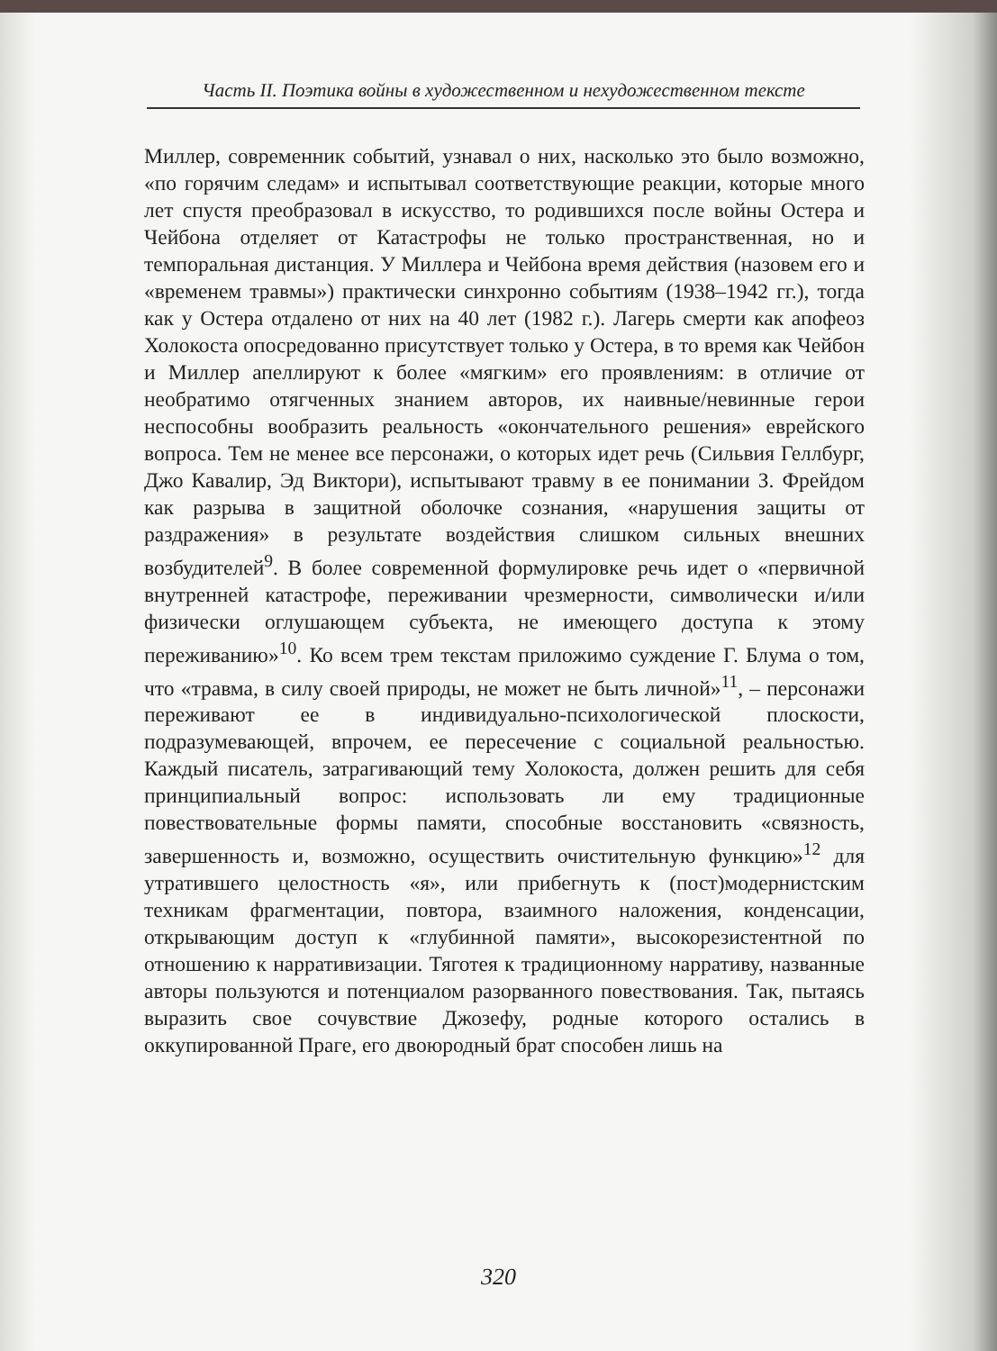Часть II. Поэтика войны в художественном и нехудожественном тексте
Миллер, современник событий, узнавал о них, насколько это было возможно, «по горячим следам» и испытывал соответствующие реакции, которые много лет спустя преобразовал в искусство, то родившихся после войны Остера и Чейбона отделяет от Катастрофы не только пространственная, но и темпоральная дистанция. У Миллера и Чейбона время действия (назовем его и «временем травмы») практически синхронно событиям (1938–1942 гг.), тогда как у Остера отдалено от них на 40 лет (1982 г.). Лагерь смерти как апофеоз Холокоста опосредованно присутствует только у Остера, в то время как Чейбон и Миллер апеллируют к более «мягким» его проявлениям: в отличие от необратимо отягченных знанием авторов, их наивные/невинные герои неспособны вообразить реальность «окончательного решения» еврейского вопроса. Тем не менее все персонажи, о которых идет речь (Сильвия Геллбург, Джо Кавалир, Эд Виктори), испытывают травму в ее понимании З. Фрейдом как разрыва в защитной оболочке сознания, «нарушения защиты от раздражения» в результате воздействия слишком сильных внешних возбудителей<sup>9</sup>. В более современной формулировке речь идет о «первичной внутренней катастрофе, переживании чрезмерности, символически и/или физически оглушающем субъекта, не имеющего доступа к этому переживанию»<sup>10</sup>. Ко всем трем текстам приложимо суждение Г. Блума о том, что «травма, в силу своей природы, не может не быть личной»<sup>11</sup>, – персонажи переживают ее в индивидуально-психологической плоскости, подразумевающей, впрочем, ее пересечение с социальной реальностью. Каждый писатель, затрагивающий тему Холокоста, должен решить для себя принципиальный вопрос: использовать ли ему традиционные повествовательные формы памяти, способные восстановить «связность, завершенность и, возможно, осуществить очистительную функцию»<sup>12</sup> для утратившего целостность «я», или прибегнуть к (пост)модернистским техникам фрагментации, повтора, взаимного наложения, конденсации, открывающим доступ к «глубинной памяти», высокорезистентной по отношению к нарративизации. Тяготея к традиционному нарративу, названные авторы пользуются и потенциалом разорванного повествования. Так, пытаясь выразить свое сочувствие Джозефу, родные которого остались в оккупированной Праге, его двоюродный брат способен лишь на
320